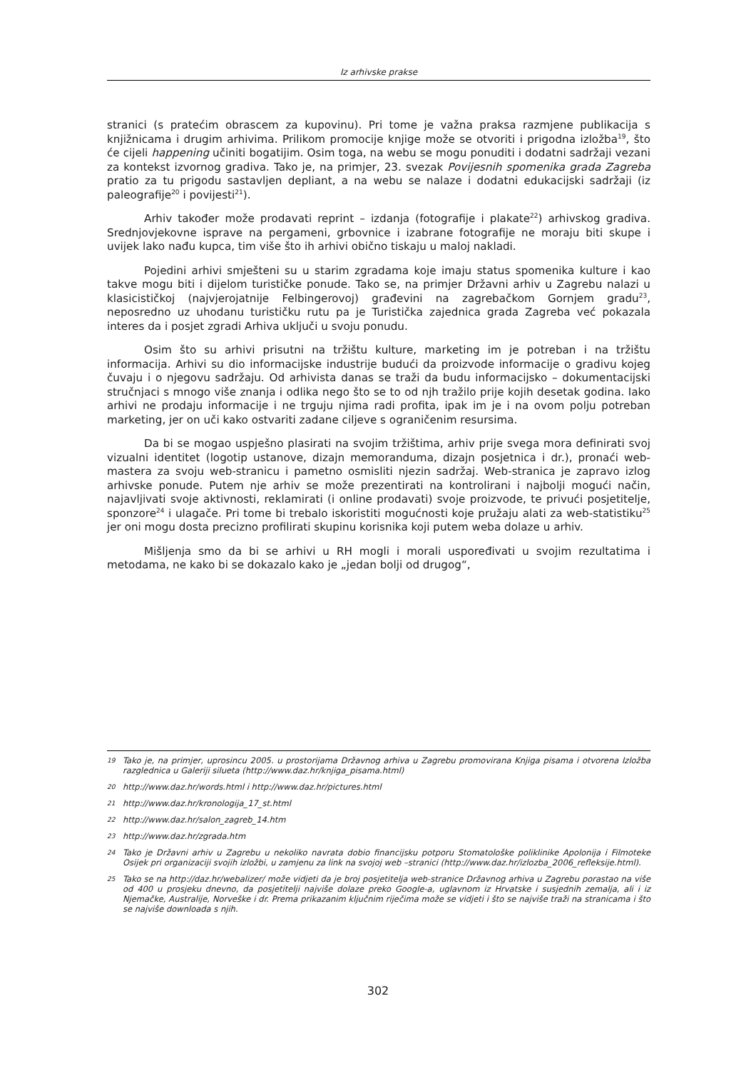Iz arhivske prakse
stranici (s pratećim obrascem za kupovinu). Pri tome je važna praksa razmjene publikacija s knjižnicama i drugim arhivima. Prilikom promocije knjige može se otvoriti i prigodna izložba<sup>19</sup>, što će cijeli happening učiniti bogatijim. Osim toga, na webu se mogu ponuditi i dodatni sadržaji vezani za kontekst izvornog gradiva. Tako je, na primjer, 23. svezak Povijesnih spomenika grada Zagreba pratio za tu prigodu sastavljen depliant, a na webu se nalaze i dodatni edukacijski sadržaji (iz paleografije<sup>20</sup> i povijesti<sup>21</sup>).
Arhiv također može prodavati reprint – izdanja (fotografije i plakate<sup>22</sup>) arhivskog gradiva. Srednjovjekovne isprave na pergameni, grbovnice i izabrane fotografije ne moraju biti skupe i uvijek lako nađu kupca, tim više što ih arhivi obično tiskaju u maloj nakladi.
Pojedini arhivi smješteni su u starim zgradama koje imaju status spomenika kulture i kao takve mogu biti i dijelom turističke ponude. Tako se, na primjer Državni arhiv u Zagrebu nalazi u klasicističkoj (najvjerojatnije Felbingerovoj) građevini na zagrebačkom Gornjem gradu<sup>23</sup>, neposredno uz uhodanu turističku rutu pa je Turistička zajednica grada Zagreba već pokazala interes da i posjet zgradi Arhiva uključi u svoju ponudu.
Osim što su arhivi prisutni na tržištu kulture, marketing im je potreban i na tržištu informacija. Arhivi su dio informacijske industrije budući da proizvode informacije o gradivu kojeg čuvaju i o njegovu sadržaju. Od arhivista danas se traži da budu informacijsko – dokumentacijski stručnjaci s mnogo više znanja i odlika nego što se to od njh tražilo prije kojih desetak godina. Iako arhivi ne prodaju informacije i ne trguju njima radi profita, ipak im je i na ovom polju potreban marketing, jer on uči kako ostvariti zadane ciljeve s ograničenim resursima.
Da bi se mogao uspješno plasirati na svojim tržištima, arhiv prije svega mora definirati svoj vizualni identitet (logotip ustanove, dizajn memoranduma, dizajn posjetnica i dr.), pronaći web-mastera za svoju web-stranicu i pametno osmisliti njezin sadržaj. Web-stranica je zapravo izlog arhivske ponude. Putem nje arhiv se može prezentirati na kontrolirani i najbolji mogući način, najavljivati svoje aktivnosti, reklamirati (i online prodavati) svoje proizvode, te privući posjetitelje, sponzore<sup>24</sup> i ulagače. Pri tome bi trebalo iskoristiti mogućnosti koje pružaju alati za web-statistiku<sup>25</sup> jer oni mogu dosta precizno profilirati skupinu korisnika koji putem weba dolaze u arhiv.
Mišljenja smo da bi se arhivi u RH mogli i morali uspoređivati u svojim rezultatima i metodama, ne kako bi se dokazalo kako je „jedan bolji od drugog“,
19 Tako je, na primjer, uprosincu 2005. u prostorijama Državnog arhiva u Zagrebu promovirana Knjiga pisama i otvorena Izložba razglednica u Galeriji silueta (http://www.daz.hr/knjiga_pisama.html)
20 http://www.daz.hr/words.html i http://www.daz.hr/pictures.html
21 http://www.daz.hr/kronologija_17_st.html
22 http://www.daz.hr/salon_zagreb_14.htm
23 http://www.daz.hr/zgrada.htm
24 Tako je Državni arhiv u Zagrebu u nekoliko navrata dobio financijsku potporu Stomatološke poliklinike Apolonija i Filmoteke Osijek pri organizaciji svojih izložbi, u zamjenu za link na svojoj web –stranici (http://www.daz.hr/izlozba_2006_refleksije.html).
25 Tako se na http://daz.hr/webalizer/ može vidjeti da je broj posjetitelja web-stranice Državnog arhiva u Zagrebu porastao na više od 400 u prosjeku dnevno, da posjetitelji najviše dolaze preko Google-a, uglavnom iz Hrvatske i susjednih zemalja, ali i iz Njemačke, Australije, Norveške i dr. Prema prikazanim ključnim riječima može se vidjeti i što se najviše traži na stranicama i što se najviše downloada s njih.
302